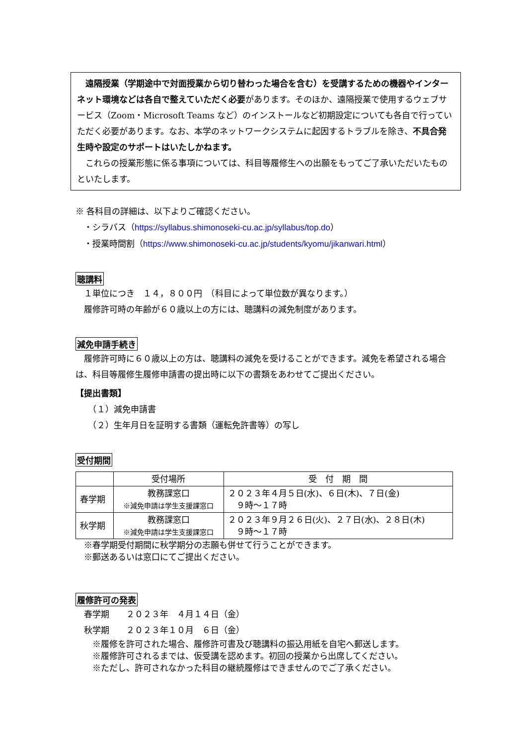遠隔授業（学期途中で対面授業から切り替わった場合を含む）を受講するための機器やインターネット環境などは各自で整えていただく必要があります。そのほか、遠隔授業で使用するウェブサービス（Zoom・Microsoft Teams など）のインストールなど初期設定についても各自で行っていただく必要があります。なお、本学のネットワークシステムに起因するトラブルを除き、不具合発生時や設定のサポートはいたしかねます。
　これらの授業形態に係る事項については、科目等履修生への出願をもってご了承いただいたものといたします。
※ 各科目の詳細は、以下よりご確認ください。
　・シラバス（https://syllabus.shimonoseki-cu.ac.jp/syllabus/top.do）
　・授業時間割（https://www.shimonoseki-cu.ac.jp/students/kyomu/jikanwari.html）
聴講料
　１単位につき　１４，８００円　（科目によって単位数が異なります。）
　履修許可時の年齢が６０歳以上の方には、聴講料の減免制度があります。
減免申請手続き
　履修許可時に６０歳以上の方は、聴講料の減免を受けることができます。減免を希望される場合は、科目等履修生履修申請書の提出時に以下の書類をあわせてご提出ください。
【提出書類】
　　（１）減免申請書
　　（２）生年月日を証明する書類（運転免許書等）の写し
受付期間
| | 受付場所 | 受 付 期 間 |
| --- | --- | --- |
| 春学期 | 教務課窓口 ※減免申請は学生支援課窓口 | ２０２３年４月５日(水)、６日(木)、７日(金) ９時～１７時 |
| 秋学期 | 教務課窓口 ※減免申請は学生支援課窓口 | ２０２３年９月２６日(火)、２７日(水)、２８日(木) ９時～１７時 |
　※春学期受付期間に秋学期分の志願も併せて行うことができます。
　※郵送あるいは窓口にてご提出ください。
履修許可の発表
　春学期　　２０２３年　４月１４日（金）
　秋学期　　２０２３年１０月　６日（金）
　　※履修を許可された場合、履修許可書及び聴講料の振込用紙を自宅へ郵送します。
　　※履修許可されるまでは、仮受講を認めます。初回の授業から出席してください。
　　※ただし、許可されなかった科目の継続履修はできませんのでご了承ください。